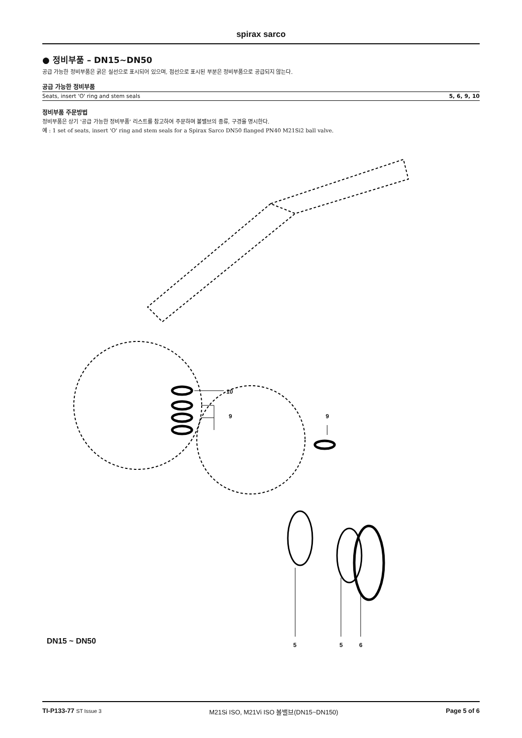spirax sarco
● 정비부품 – DN15~DN50
공급 가능한 정비부품은 굵은 실선으로 표시되어 있으며, 점선으로 표시된 부분은 정비부품으로 공급되지 않는다.
공급 가능한 정비부품
| Seats, insert 'O' ring and stem seals | 5, 6, 9, 10 |
정비부품 주문방법
정비부품은 상기 '공급 가능한 정비부품' 리스트를 참고하여 주문하며 볼밸브의 종류, 구경을 명시한다.
예 : 1 set of seats, insert 'O' ring and stem seals for a Spirax Sarco DN50 flanged PN40 M21Si2 ball valve.
10
9 9
DN15 ~ DN50 5 5 6
TI-P133-77 ST Issue 3 M21Si ISO, M21Vi ISO 볼밸브(DN15~DN150) Page 5 of 6